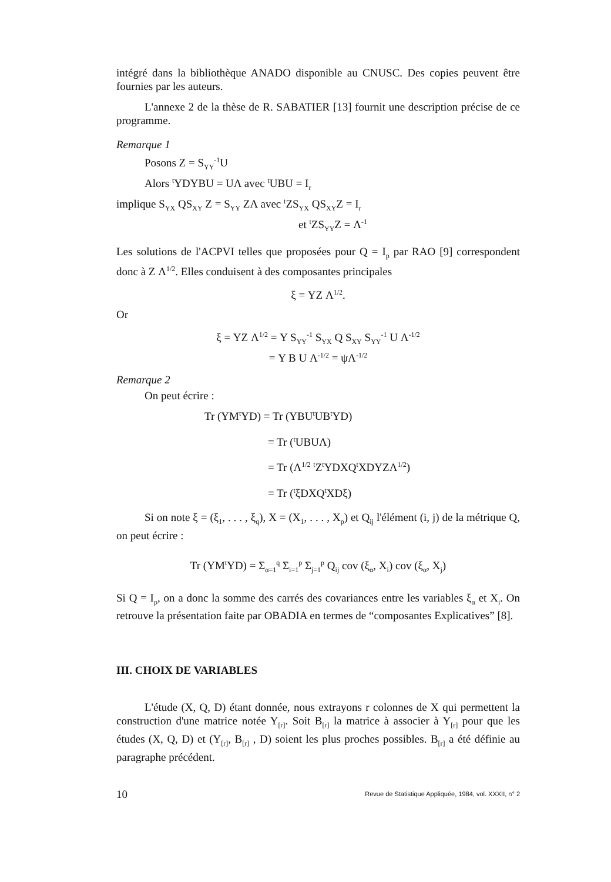intégré dans la bibliothèque ANADO disponible au CNUSC. Des copies peuvent être fournies par les auteurs.
L'annexe 2 de la thèse de R. SABATIER [13] fournit une description précise de ce programme.
Remarque 1
Posons Z = S<sub>YY</sub><sup>-1</sup>U
Alors <sup>t</sup>YDYBU = UΛ avec <sup>t</sup>UBU = I<sub>r</sub>
implique S<sub>YX</sub> QS<sub>XY</sub> Z = S<sub>YY</sub> ZΛ avec <sup>t</sup>ZS<sub>YX</sub> QS<sub>XY</sub>Z = I<sub>r</sub>
et <sup>t</sup>ZS<sub>YY</sub>Z = Λ<sup>-1</sup>
Les solutions de l'ACPVI telles que proposées pour Q = I<sub>p</sub> par RAO [9] correspondent donc à Z Λ<sup>1/2</sup>. Elles conduisent à des composantes principales
ξ = YZ Λ<sup>1/2</sup>.
Or
ξ = YZ Λ<sup>1/2</sup> = Y S<sub>YY</sub><sup>-1</sup> S<sub>YX</sub> Q S<sub>XY</sub> S<sub>YY</sub><sup>-1</sup> U Λ<sup>-1/2</sup>
= Y B U Λ<sup>-1/2</sup> = ψΛ<sup>-1/2</sup>
Remarque 2
On peut écrire :
Tr (YM<sup>t</sup>YD) = Tr (YBU<sup>t</sup>UB<sup>t</sup>YD)
= Tr (<sup>t</sup>UBUΛ)
= Tr (Λ<sup>1/2</sup> <sup>t</sup>Z<sup>t</sup>YDXQ<sup>t</sup>XDYZΛ<sup>1/2</sup>)
= Tr (<sup>t</sup>ξDXQ<sup>t</sup>XDξ)
Si on note ξ = (ξ<sub>1</sub>, . . . , ξ<sub>q</sub>), X = (X<sub>1</sub>, . . . , X<sub>p</sub>) et Q<sub>ij</sub> l'élément (i, j) de la métrique Q, on peut écrire :
Tr (YM<sup>t</sup>YD) = Σ<sub>α=1</sub><sup>q</sup> Σ<sub>i=1</sub><sup>p</sup> Σ<sub>j=1</sub><sup>p</sup> Q<sub>ij</sub> cov (ξ<sub>α</sub>, X<sub>i</sub>) cov (ξ<sub>α</sub>, X<sub>j</sub>)
Si Q = I<sub>p</sub>, on a donc la somme des carrés des covariances entre les variables ξ<sub>α</sub> et X<sub>i</sub>. On retrouve la présentation faite par OBADIA en termes de “composantes Explicatives” [8].
III. CHOIX DE VARIABLES
L'étude (X, Q, D) étant donnée, nous extrayons r colonnes de X qui permettent la construction d'une matrice notée Y<sub>[r]</sub>. Soit B<sub>[r]</sub> la matrice à associer à Y<sub>[r]</sub> pour que les études (X, Q, D) et (Y<sub>[r]</sub>, B<sub>[r]</sub> , D) soient les plus proches possibles. B<sub>[r]</sub> a été définie au paragraphe précédent.
10 Revue de Statistique Appliquée, 1984, vol. XXXII, n° 2